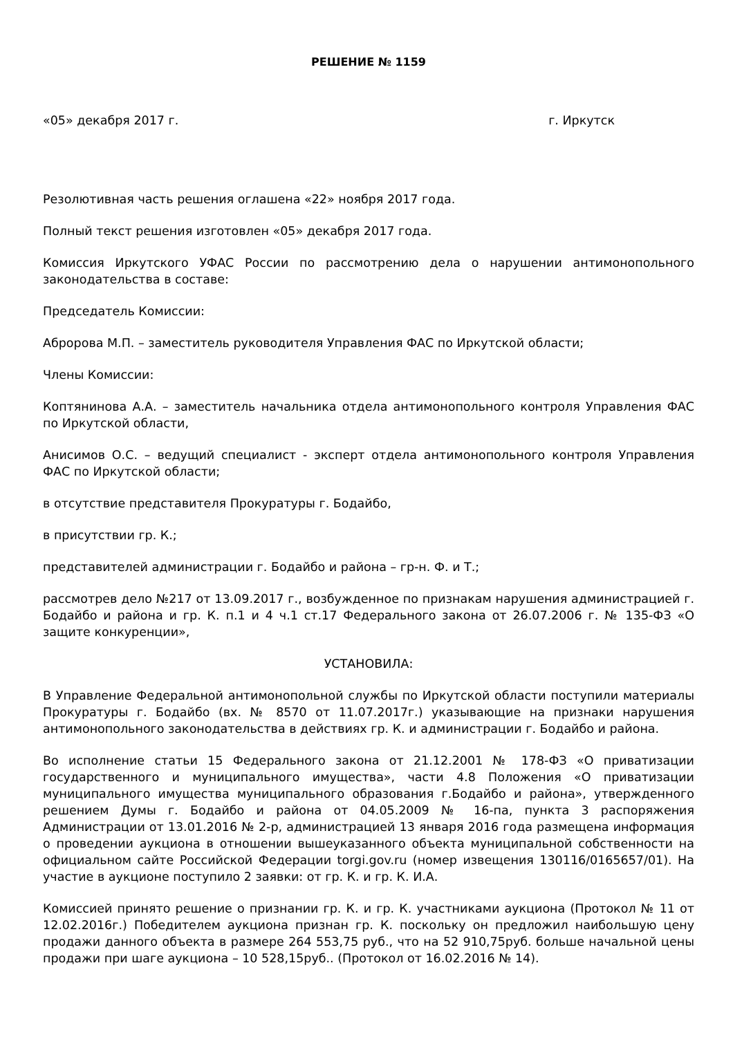РЕШЕНИЕ № 1159
«05» декабря 2017 г. г. Иркутск
Резолютивная часть решения оглашена «22» ноября 2017 года.
Полный текст решения изготовлен «05» декабря 2017 года.
Комиссия Иркутского УФАС России по рассмотрению дела о нарушении антимонопольного законодательства в составе:
Председатель Комиссии:
Абророва М.П. – заместитель руководителя Управления ФАС по Иркутской области;
Члены Комиссии:
Коптянинова А.А. – заместитель начальника отдела антимонопольного контроля Управления ФАС по Иркутской области,
Анисимов О.С. – ведущий специалист - эксперт отдела антимонопольного контроля Управления ФАС по Иркутской области;
в отсутствие представителя Прокуратуры г. Бодайбо,
в присутствии гр. К.;
представителей администрации г. Бодайбо и района – гр-н. Ф. и Т.;
рассмотрев дело №217 от 13.09.2017 г., возбужденное по признакам нарушения администрацией г. Бодайбо и района и гр. К. п.1 и 4 ч.1 ст.17 Федерального закона от 26.07.2006 г. № 135-ФЗ «О защите конкуренции»,
УСТАНОВИЛА:
В Управление Федеральной антимонопольной службы по Иркутской области поступили материалы Прокуратуры г. Бодайбо (вх. № 8570 от 11.07.2017г.) указывающие на признаки нарушения антимонопольного законодательства в действиях гр. К. и администрации г. Бодайбо и района.
Во исполнение статьи 15 Федерального закона от 21.12.2001 № 178-ФЗ «О приватизации государственного и муниципального имущества», части 4.8 Положения «О приватизации муниципального имущества муниципального образования г.Бодайбо и района», утвержденного решением Думы г. Бодайбо и района от 04.05.2009 № 16-па, пункта 3 распоряжения Администрации от 13.01.2016 № 2-р, администрацией 13 января 2016 года размещена информация о проведении аукциона в отношении вышеуказанного объекта муниципальной собственности на официальном сайте Российской Федерации torgi.gov.ru (номер извещения 130116/0165657/01). На участие в аукционе поступило 2 заявки: от гр. К. и гр. К. И.А.
Комиссией принято решение о признании гр. К. и гр. К. участниками аукциона (Протокол № 11 от 12.02.2016г.) Победителем аукциона признан гр. К. поскольку он предложил наибольшую цену продажи данного объекта в размере 264 553,75 руб., что на 52 910,75руб. больше начальной цены продажи при шаге аукциона – 10 528,15руб.. (Протокол от 16.02.2016 № 14).